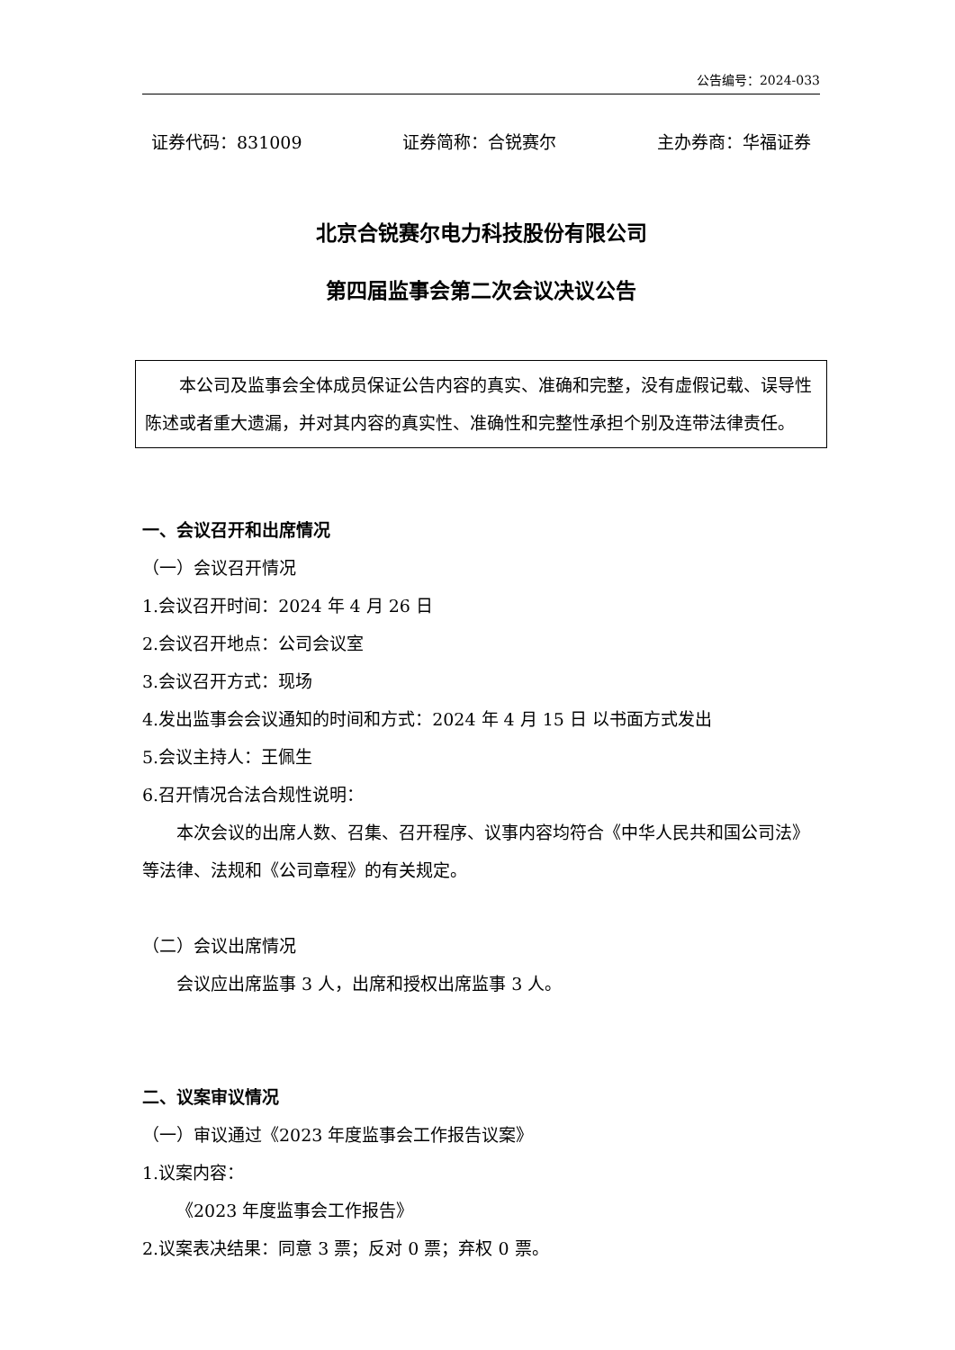公告编号：2024-033
证券代码：831009 证券简称：合锐赛尔 主办券商：华福证券
北京合锐赛尔电力科技股份有限公司
第四届监事会第二次会议决议公告
本公司及监事会全体成员保证公告内容的真实、准确和完整，没有虚假记载、误导性陈述或者重大遗漏，并对其内容的真实性、准确性和完整性承担个别及连带法律责任。
一、会议召开和出席情况
（一）会议召开情况
1.会议召开时间：2024 年 4 月 26 日
2.会议召开地点：公司会议室
3.会议召开方式：现场
4.发出监事会会议通知的时间和方式：2024 年 4 月 15 日 以书面方式发出
5.会议主持人：王佩生
6.召开情况合法合规性说明：
本次会议的出席人数、召集、召开程序、议事内容均符合《中华人民共和国公司法》等法律、法规和《公司章程》的有关规定。
（二）会议出席情况
会议应出席监事 3 人，出席和授权出席监事 3 人。
二、议案审议情况
（一）审议通过《2023 年度监事会工作报告议案》
1.议案内容：
《2023 年度监事会工作报告》
2.议案表决结果：同意 3 票；反对 0 票；弃权 0 票。